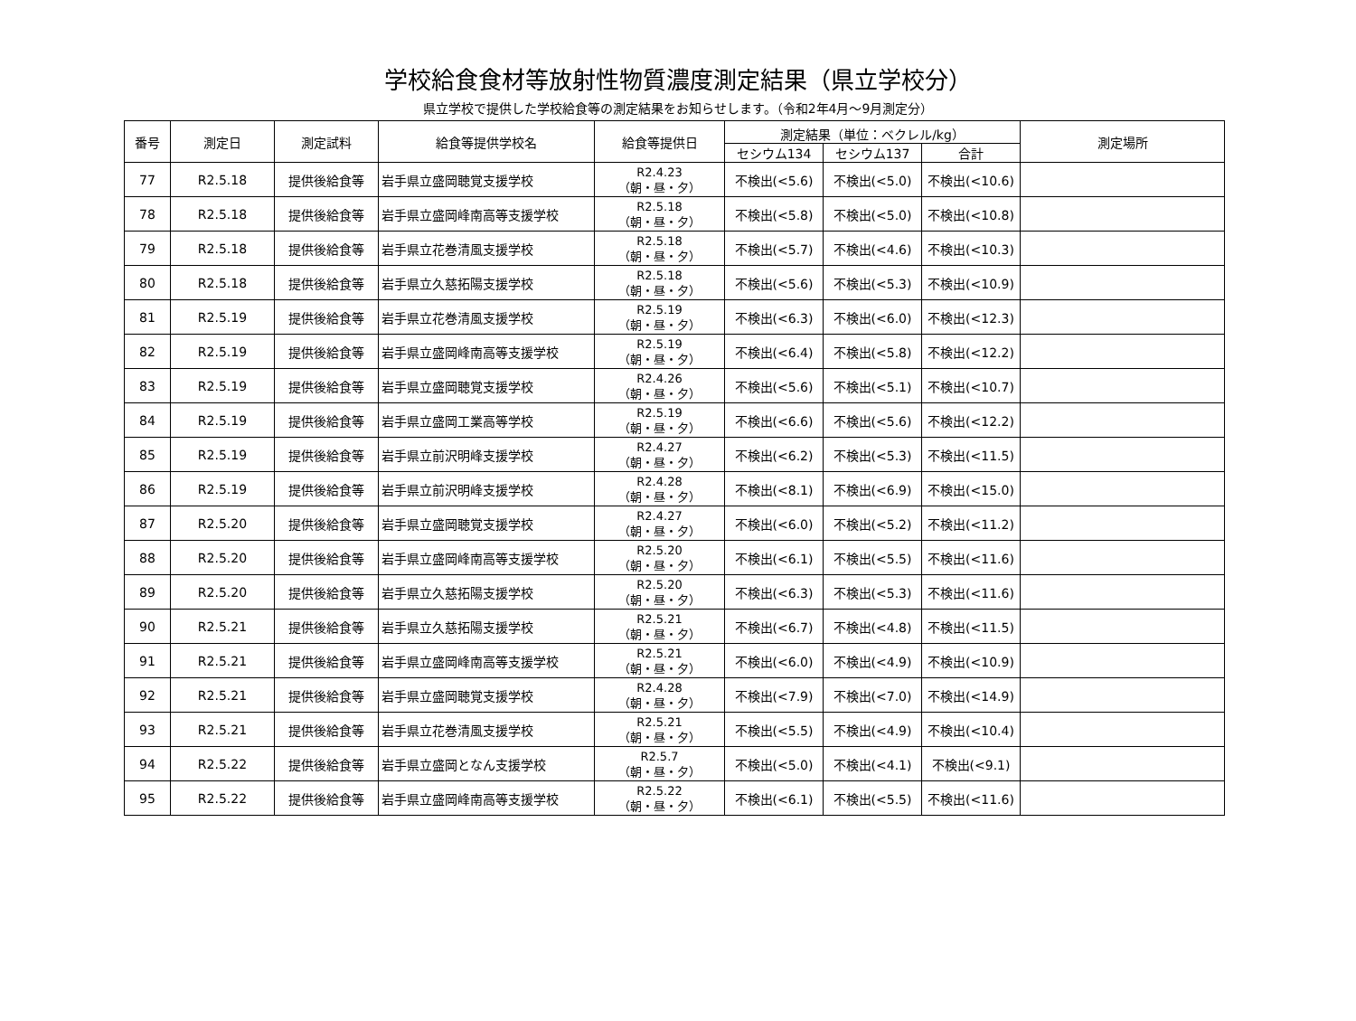学校給食食材等放射性物質濃度測定結果（県立学校分）
県立学校で提供した学校給食等の測定結果をお知らせします。（令和2年4月～9月測定分）
| 番号 | 測定日 | 測定試料 | 給食等提供学校名 | 給食等提供日 | 測定結果（単位：ベクレル/kg） | | | 測定場所 |
| --- | --- | --- | --- | --- | --- | --- | --- | --- |
| | | | | | セシウム134 | セシウム137 | 合計 | |
| 77 | R2.5.18 | 提供後給食等 | 岩手県立盛岡聴覚支援学校 | R2.4.23 （朝・昼・夕） | 不検出(<5.6) | 不検出(<5.0) | 不検出(<10.6) | |
| 78 | R2.5.18 | 提供後給食等 | 岩手県立盛岡峰南高等支援学校 | R2.5.18 （朝・昼・夕） | 不検出(<5.8) | 不検出(<5.0) | 不検出(<10.8) | |
| 79 | R2.5.18 | 提供後給食等 | 岩手県立花巻清風支援学校 | R2.5.18 （朝・昼・夕） | 不検出(<5.7) | 不検出(<4.6) | 不検出(<10.3) | |
| 80 | R2.5.18 | 提供後給食等 | 岩手県立久慈拓陽支援学校 | R2.5.18 （朝・昼・夕） | 不検出(<5.6) | 不検出(<5.3) | 不検出(<10.9) | |
| 81 | R2.5.19 | 提供後給食等 | 岩手県立花巻清風支援学校 | R2.5.19 （朝・昼・夕） | 不検出(<6.3) | 不検出(<6.0) | 不検出(<12.3) | |
| 82 | R2.5.19 | 提供後給食等 | 岩手県立盛岡峰南高等支援学校 | R2.5.19 （朝・昼・夕） | 不検出(<6.4) | 不検出(<5.8) | 不検出(<12.2) | |
| 83 | R2.5.19 | 提供後給食等 | 岩手県立盛岡聴覚支援学校 | R2.4.26 （朝・昼・夕） | 不検出(<5.6) | 不検出(<5.1) | 不検出(<10.7) | |
| 84 | R2.5.19 | 提供後給食等 | 岩手県立盛岡工業高等学校 | R2.5.19 （朝・昼・夕） | 不検出(<6.6) | 不検出(<5.6) | 不検出(<12.2) | |
| 85 | R2.5.19 | 提供後給食等 | 岩手県立前沢明峰支援学校 | R2.4.27 （朝・昼・夕） | 不検出(<6.2) | 不検出(<5.3) | 不検出(<11.5) | |
| 86 | R2.5.19 | 提供後給食等 | 岩手県立前沢明峰支援学校 | R2.4.28 （朝・昼・夕） | 不検出(<8.1) | 不検出(<6.9) | 不検出(<15.0) | |
| 87 | R2.5.20 | 提供後給食等 | 岩手県立盛岡聴覚支援学校 | R2.4.27 （朝・昼・夕） | 不検出(<6.0) | 不検出(<5.2) | 不検出(<11.2) | |
| 88 | R2.5.20 | 提供後給食等 | 岩手県立盛岡峰南高等支援学校 | R2.5.20 （朝・昼・夕） | 不検出(<6.1) | 不検出(<5.5) | 不検出(<11.6) | |
| 89 | R2.5.20 | 提供後給食等 | 岩手県立久慈拓陽支援学校 | R2.5.20 （朝・昼・夕） | 不検出(<6.3) | 不検出(<5.3) | 不検出(<11.6) | |
| 90 | R2.5.21 | 提供後給食等 | 岩手県立久慈拓陽支援学校 | R2.5.21 （朝・昼・夕） | 不検出(<6.7) | 不検出(<4.8) | 不検出(<11.5) | |
| 91 | R2.5.21 | 提供後給食等 | 岩手県立盛岡峰南高等支援学校 | R2.5.21 （朝・昼・夕） | 不検出(<6.0) | 不検出(<4.9) | 不検出(<10.9) | |
| 92 | R2.5.21 | 提供後給食等 | 岩手県立盛岡聴覚支援学校 | R2.4.28 （朝・昼・夕） | 不検出(<7.9) | 不検出(<7.0) | 不検出(<14.9) | |
| 93 | R2.5.21 | 提供後給食等 | 岩手県立花巻清風支援学校 | R2.5.21 （朝・昼・夕） | 不検出(<5.5) | 不検出(<4.9) | 不検出(<10.4) | |
| 94 | R2.5.22 | 提供後給食等 | 岩手県立盛岡となん支援学校 | R2.5.7 （朝・昼・夕） | 不検出(<5.0) | 不検出(<4.1) | 不検出(<9.1) | |
| 95 | R2.5.22 | 提供後給食等 | 岩手県立盛岡峰南高等支援学校 | R2.5.22 （朝・昼・夕） | 不検出(<6.1) | 不検出(<5.5) | 不検出(<11.6) | |